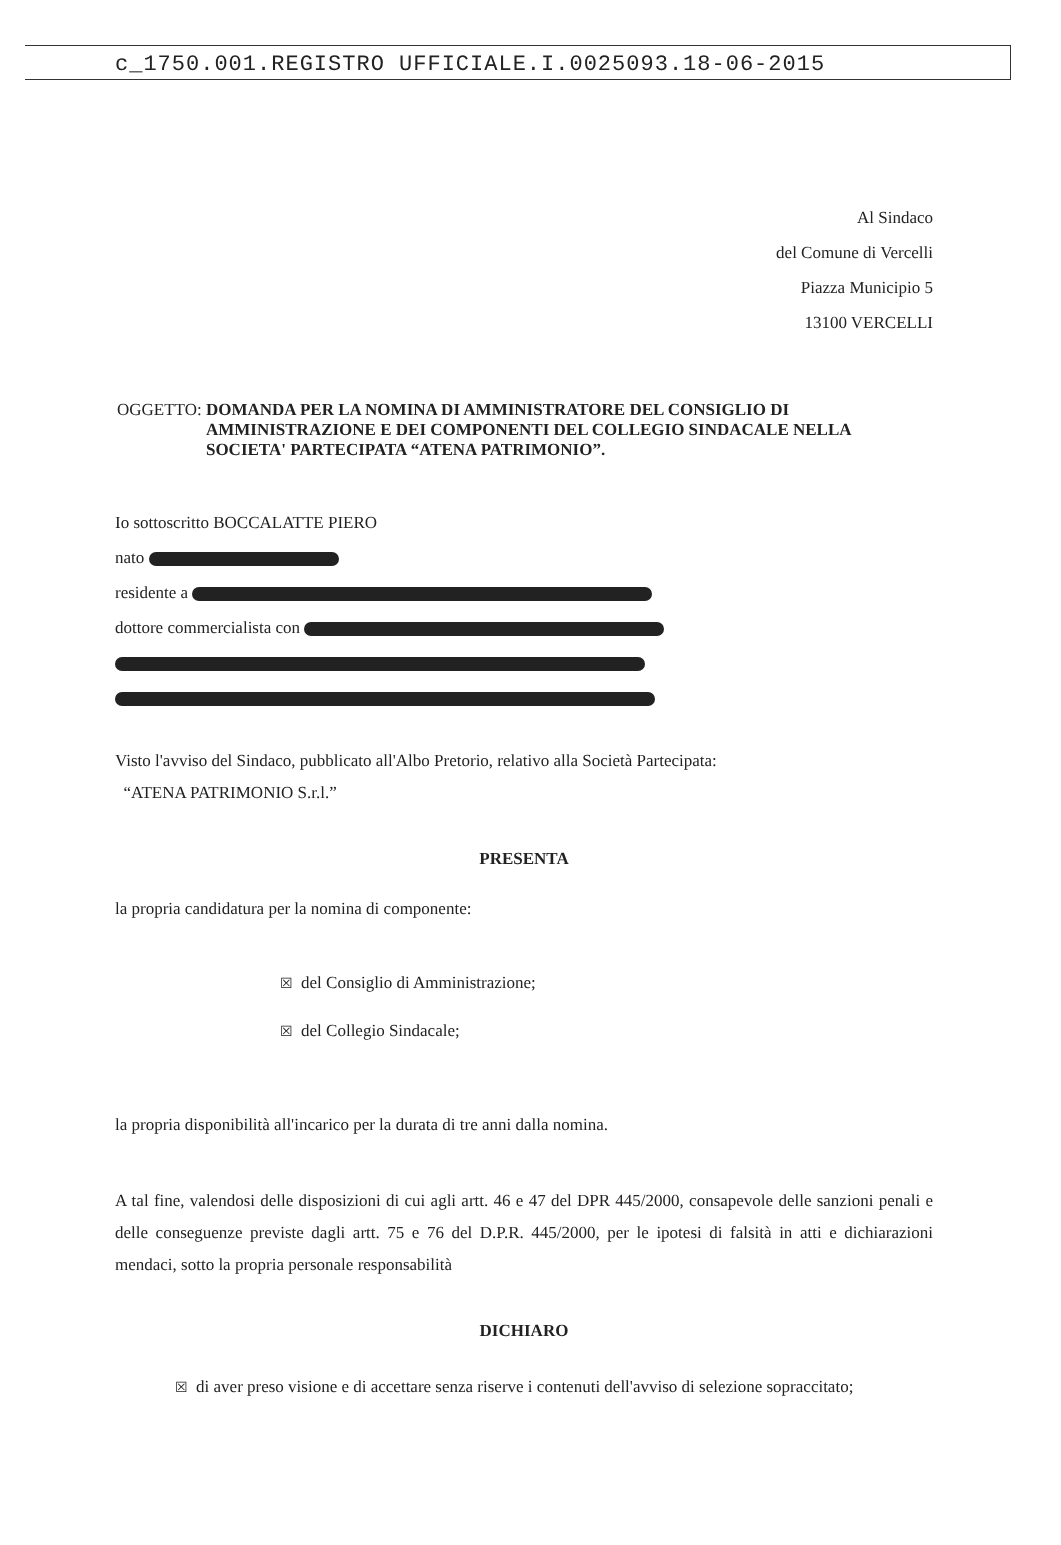c_1750.001.REGISTRO UFFICIALE.I.0025093.18-06-2015
Al Sindaco
del Comune di Vercelli
Piazza Municipio 5
13100 VERCELLI
OGGETTO: DOMANDA PER LA NOMINA DI AMMINISTRATORE DEL CONSIGLIO DI AMMINISTRAZIONE E DEI COMPONENTI DEL COLLEGIO SINDACALE NELLA SOCIETA' PARTECIPATA “ATENA PATRIMONIO”.
Io sottoscritto BOCCALATTE PIERO
nato
residente a
dottore commercialista con
Visto l'avviso del Sindaco, pubblicato all'Albo Pretorio, relativo alla Società Partecipata:
“ATENA PATRIMONIO S.r.l.”
PRESENTA
la propria candidatura per la nomina di componente:
☒ del Consiglio di Amministrazione;
☒ del Collegio Sindacale;
la propria disponibilità all'incarico per la durata di tre anni dalla nomina.
A tal fine, valendosi delle disposizioni di cui agli artt. 46 e 47 del DPR 445/2000, consapevole delle sanzioni penali e delle conseguenze previste dagli artt. 75 e 76 del D.P.R. 445/2000, per le ipotesi di falsità in atti e dichiarazioni mendaci, sotto la propria personale responsabilità
DICHIARO
☒ di aver preso visione e di accettare senza riserve i contenuti dell'avviso di selezione sopraccitato;